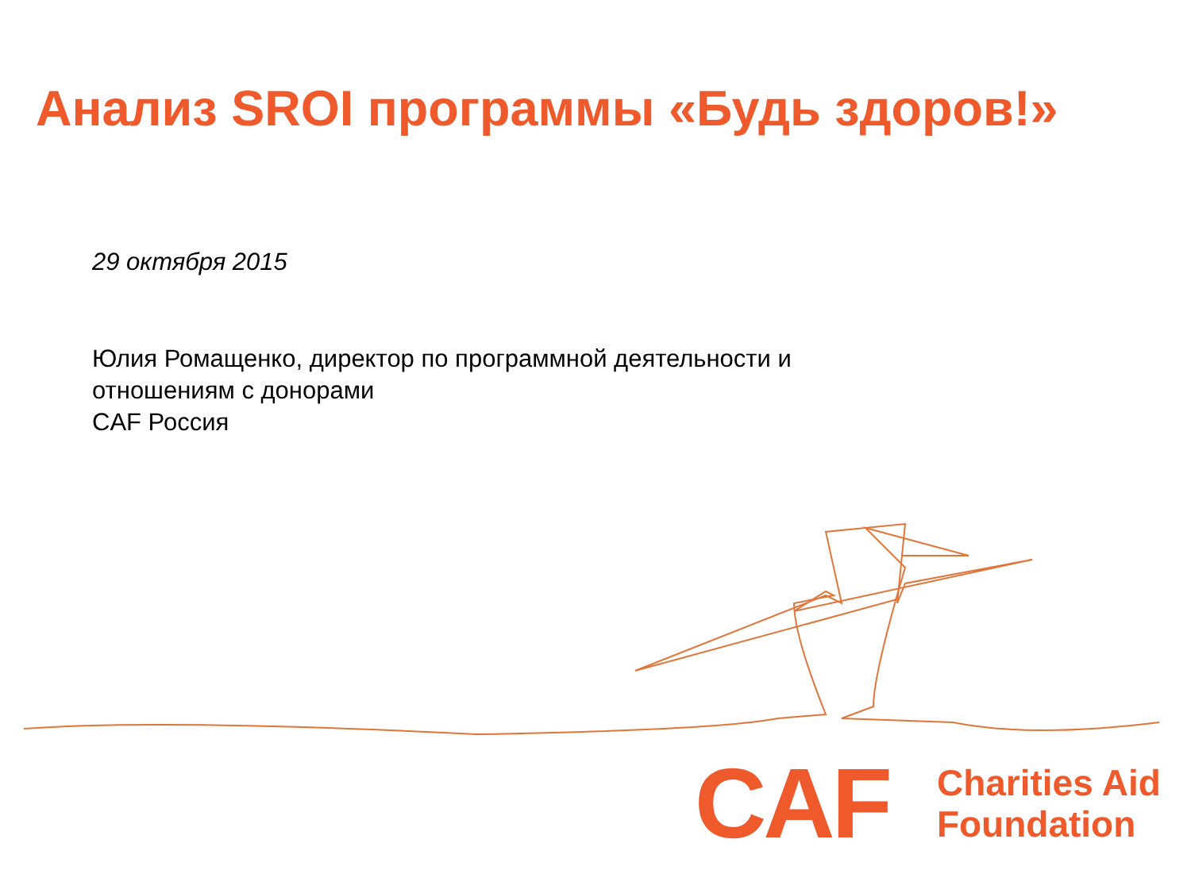Анализ SROI программы «Будь здоров!»
29 октября 2015
Юлия Ромащенко, директор по программной деятельности и
отношениям с донорами
CAF Россия
CAF
Charities Aid
Foundation